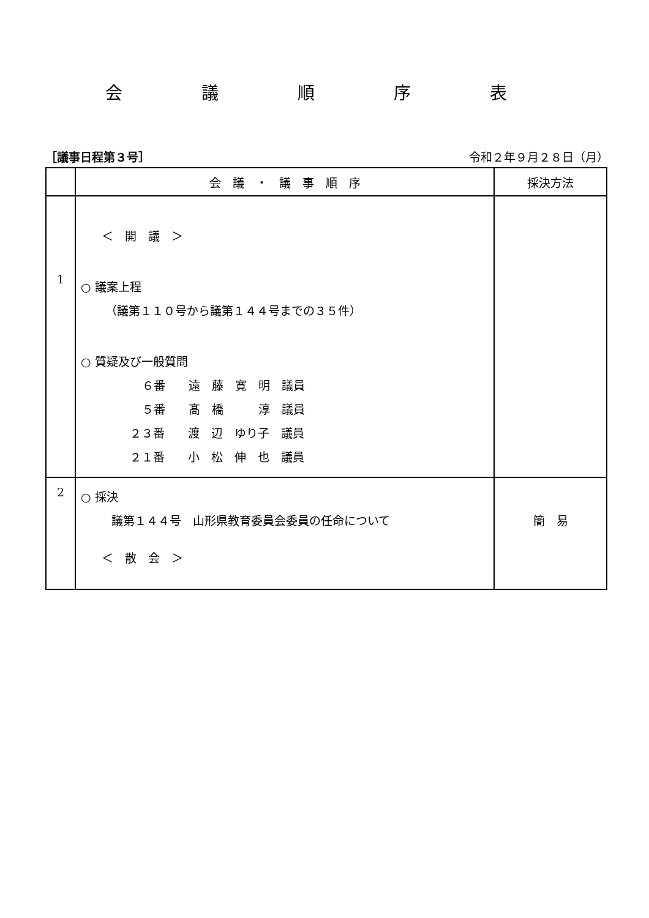会 議 順 序 表
［議事日程第３号］ 令和２年９月２８日（月）
| | 会 議 ・ 議 事 順 序 | 採決方法 |
| --- | --- | --- |
| 1 | ＜ 開 議 ＞ ○ 議案上程 （議第１１０号から議第１４４号までの３５件） ○ 質疑及び一般質問 ６番 遠 藤 寛 明 議員 ５番 髙 橋 淳 議員 ２３番 渡 辺 ゆり子 議員 ２１番 小 松 伸 也 議員 | |
| 2 | ○ 採決 議第１４４号 山形県教育委員会委員の任命について ＜ 散 会 ＞ | 簡 易 |